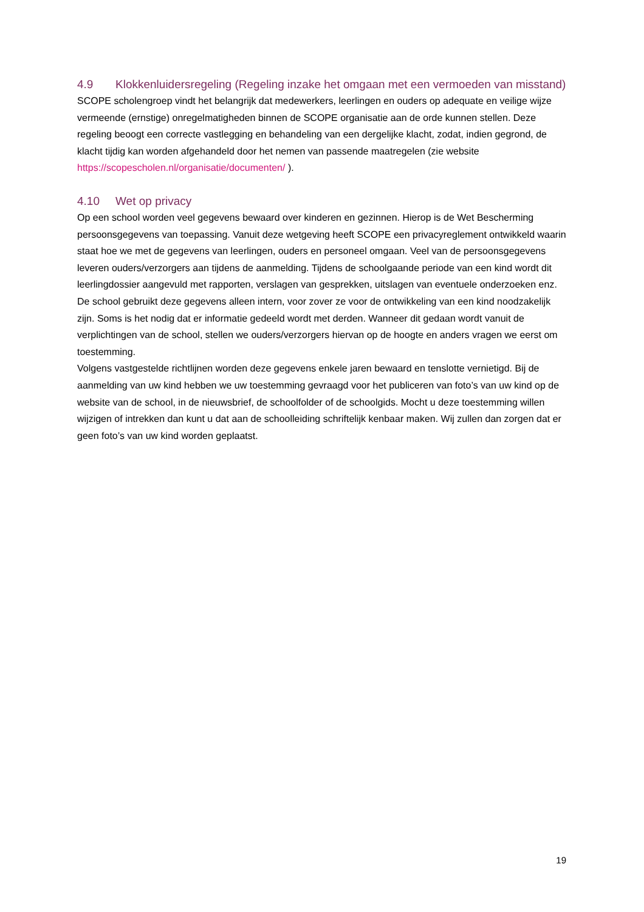4.9 Klokkenluidersregeling (Regeling inzake het omgaan met een vermoeden van misstand)
SCOPE scholengroep vindt het belangrijk dat medewerkers, leerlingen en ouders op adequate en veilige wijze vermeende (ernstige) onregelmatigheden binnen de SCOPE organisatie aan de orde kunnen stellen. Deze regeling beoogt een correcte vastlegging en behandeling van een dergelijke klacht, zodat, indien gegrond, de klacht tijdig kan worden afgehandeld door het nemen van passende maatregelen (zie website https://scopescholen.nl/organisatie/documenten/ ).
4.10 Wet op privacy
Op een school worden veel gegevens bewaard over kinderen en gezinnen. Hierop is de Wet Bescherming persoonsgegevens van toepassing. Vanuit deze wetgeving heeft SCOPE een privacyreglement ontwikkeld waarin staat hoe we met de gegevens van leerlingen, ouders en personeel omgaan. Veel van de persoonsgegevens leveren ouders/verzorgers aan tijdens de aanmelding. Tijdens de schoolgaande periode van een kind wordt dit leerlingdossier aangevuld met rapporten, verslagen van gesprekken, uitslagen van eventuele onderzoeken enz. De school gebruikt deze gegevens alleen intern, voor zover ze voor de ontwikkeling van een kind noodzakelijk zijn. Soms is het nodig dat er informatie gedeeld wordt met derden. Wanneer dit gedaan wordt vanuit de verplichtingen van de school, stellen we ouders/verzorgers hiervan op de hoogte en anders vragen we eerst om toestemming.
Volgens vastgestelde richtlijnen worden deze gegevens enkele jaren bewaard en tenslotte vernietigd. Bij de aanmelding van uw kind hebben we uw toestemming gevraagd voor het publiceren van foto’s van uw kind op de website van de school, in de nieuwsbrief, de schoolfolder of de schoolgids. Mocht u deze toestemming willen wijzigen of intrekken dan kunt u dat aan de schoolleiding schriftelijk kenbaar maken. Wij zullen dan zorgen dat er geen foto’s van uw kind worden geplaatst.
19